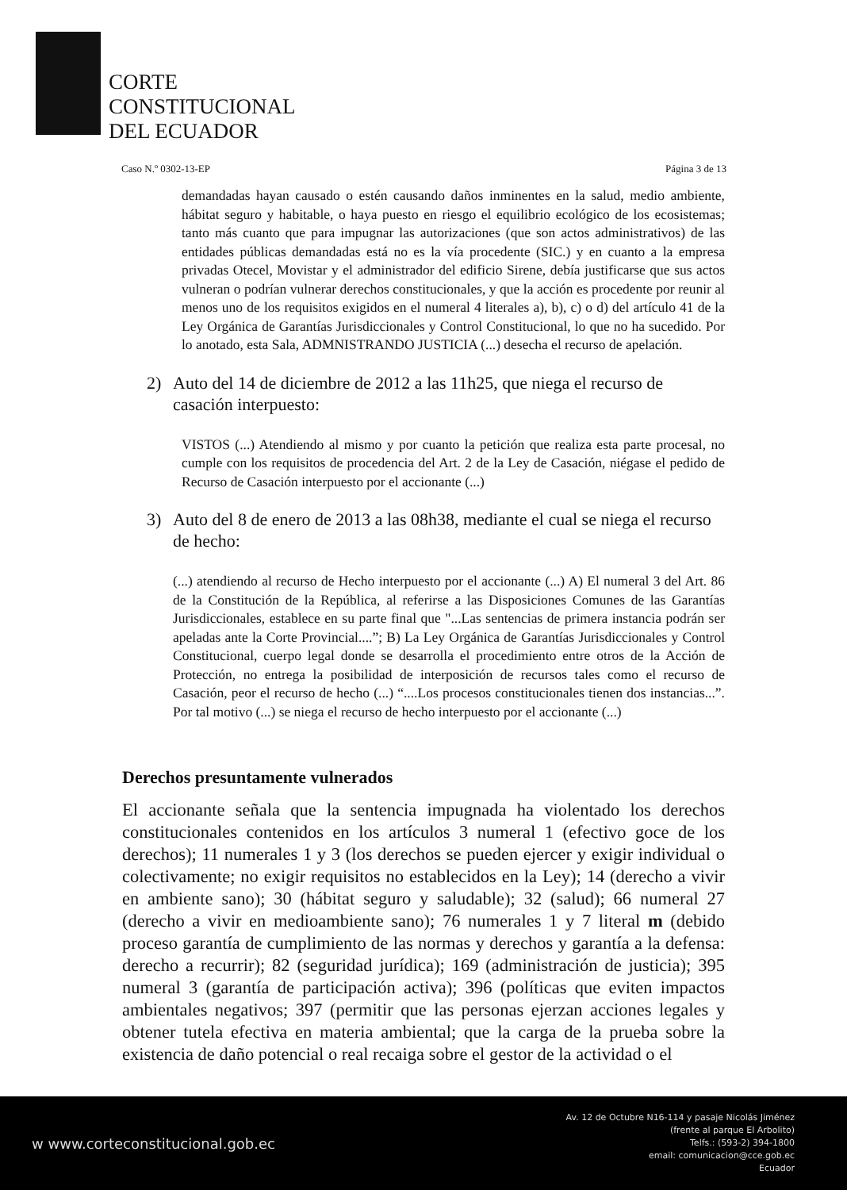CORTE
CONSTITUCIONAL
DEL ECUADOR
Caso N.º 0302-13-EP Página 3 de 13
demandadas hayan causado o estén causando daños inminentes en la salud, medio ambiente, hábitat seguro y habitable, o haya puesto en riesgo el equilibrio ecológico de los ecosistemas; tanto más cuanto que para impugnar las autorizaciones (que son actos administrativos) de las entidades públicas demandadas está no es la vía procedente (SIC.) y en cuanto a la empresa privadas Otecel, Movistar y el administrador del edificio Sirene, debía justificarse que sus actos vulneran o podrían vulnerar derechos constitucionales, y que la acción es procedente por reunir al menos uno de los requisitos exigidos en el numeral 4 literales a), b), c) o d) del artículo 41 de la Ley Orgánica de Garantías Jurisdiccionales y Control Constitucional, lo que no ha sucedido. Por lo anotado, esta Sala, ADMNISTRANDO JUSTICIA (...) desecha el recurso de apelación.
2) Auto del 14 de diciembre de 2012 a las 11h25, que niega el recurso de casación interpuesto:
VISTOS (...) Atendiendo al mismo y por cuanto la petición que realiza esta parte procesal, no cumple con los requisitos de procedencia del Art. 2 de la Ley de Casación, niégase el pedido de Recurso de Casación interpuesto por el accionante (...)
3) Auto del 8 de enero de 2013 a las 08h38, mediante el cual se niega el recurso de hecho:
(...) atendiendo al recurso de Hecho interpuesto por el accionante (...) A) El numeral 3 del Art. 86 de la Constitución de la República, al referirse a las Disposiciones Comunes de las Garantías Jurisdiccionales, establece en su parte final que "...Las sentencias de primera instancia podrán ser apeladas ante la Corte Provincial....”; B) La Ley Orgánica de Garantías Jurisdiccionales y Control Constitucional, cuerpo legal donde se desarrolla el procedimiento entre otros de la Acción de Protección, no entrega la posibilidad de interposición de recursos tales como el recurso de Casación, peor el recurso de hecho (...) “....Los procesos constitucionales tienen dos instancias...”. Por tal motivo (...) se niega el recurso de hecho interpuesto por el accionante (...)
Derechos presuntamente vulnerados
El accionante señala que la sentencia impugnada ha violentado los derechos constitucionales contenidos en los artículos 3 numeral 1 (efectivo goce de los derechos); 11 numerales 1 y 3 (los derechos se pueden ejercer y exigir individual o colectivamente; no exigir requisitos no establecidos en la Ley); 14 (derecho a vivir en ambiente sano); 30 (hábitat seguro y saludable); 32 (salud); 66 numeral 27 (derecho a vivir en medioambiente sano); 76 numerales 1 y 7 literal m (debido proceso garantía de cumplimiento de las normas y derechos y garantía a la defensa: derecho a recurrir); 82 (seguridad jurídica); 169 (administración de justicia); 395 numeral 3 (garantía de participación activa); 396 (políticas que eviten impactos ambientales negativos; 397 (permitir que las personas ejerzan acciones legales y obtener tutela efectiva en materia ambiental; que la carga de la prueba sobre la existencia de daño potencial o real recaiga sobre el gestor de la actividad o el
w www.corteconstitucional.gob.ec
Av. 12 de Octubre N16-114 y pasaje Nicolás Jiménez
(frente al parque El Arbolito)
Telfs.: (593-2) 394-1800
email: comunicacion@cce.gob.ec
Ecuador